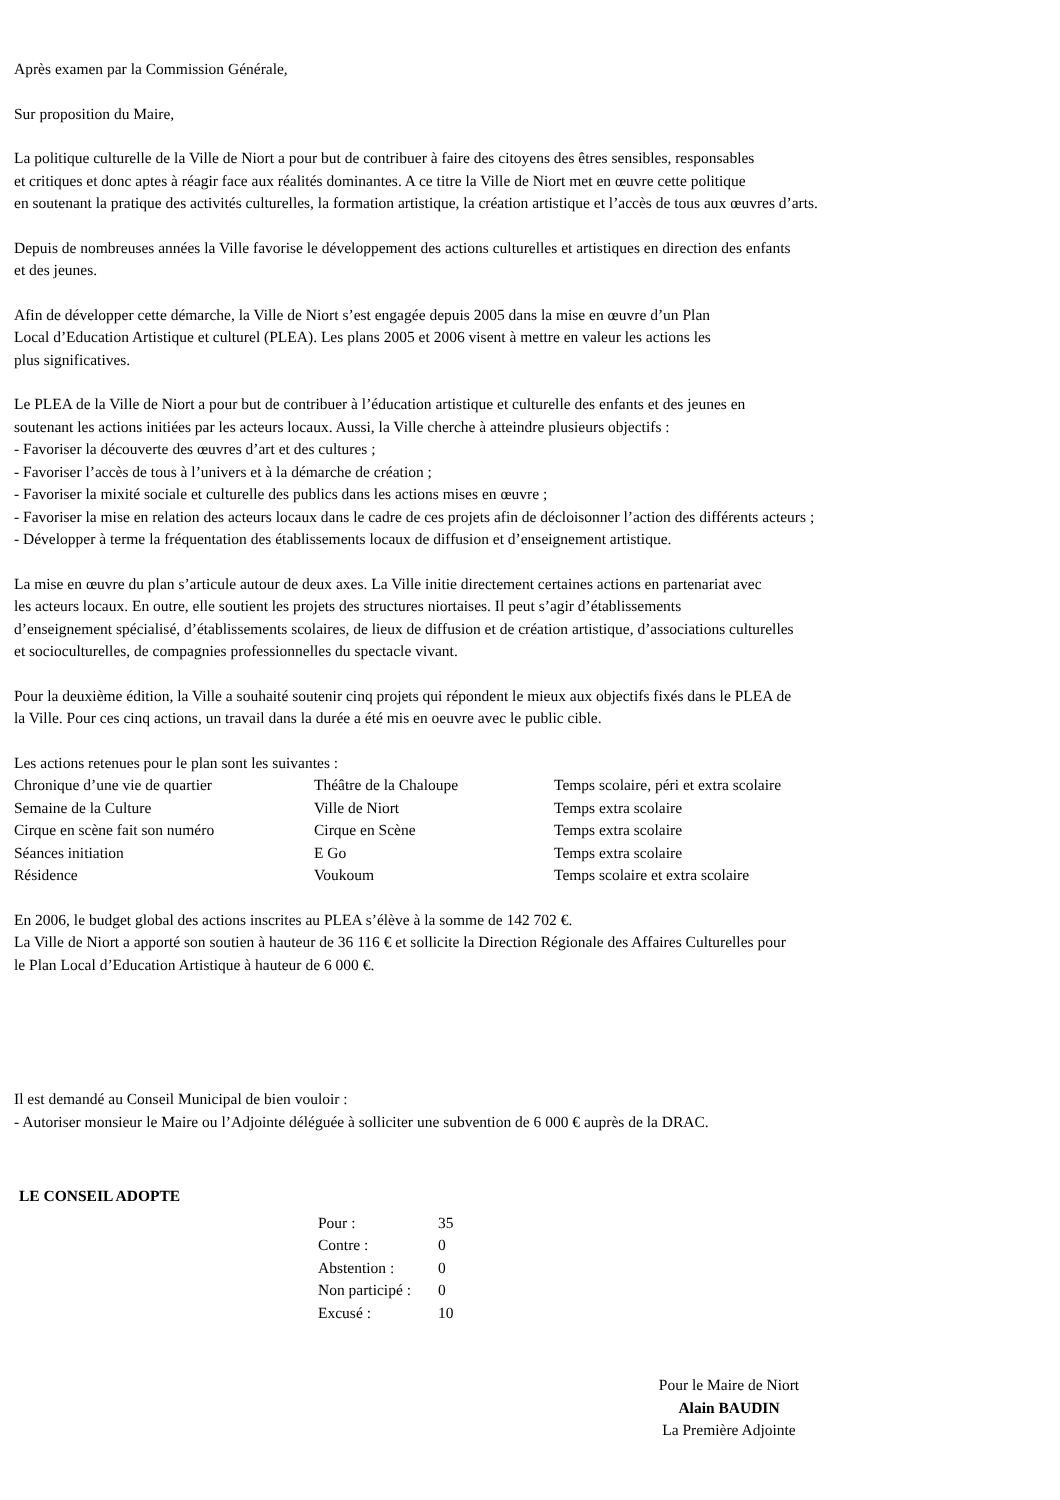Après examen par la Commission Générale,
Sur proposition du Maire,
La politique culturelle de la Ville de Niort a pour but de contribuer à faire des citoyens des êtres sensibles, responsables
et critiques et donc aptes à réagir face aux réalités dominantes. A ce titre la Ville de Niort met en œuvre cette politique
en soutenant la pratique des activités culturelles, la formation artistique, la création artistique et l’accès de tous aux œuvres d’arts.
Depuis de nombreuses années la Ville favorise le développement des actions culturelles et artistiques en direction des enfants
et des jeunes.
Afin de développer cette démarche, la Ville de Niort s’est engagée depuis 2005 dans la mise en œuvre d’un Plan
Local d’Education Artistique et culturel (PLEA). Les plans 2005 et 2006 visent à mettre en valeur les actions les
plus significatives.
Le PLEA de la Ville de Niort a pour but de contribuer à l’éducation artistique et culturelle des enfants et des jeunes en
soutenant les actions initiées par les acteurs locaux. Aussi, la Ville cherche à atteindre plusieurs objectifs :
- Favoriser la découverte des œuvres d’art et des cultures ;
- Favoriser l’accès de tous à l’univers et à la démarche de création ;
- Favoriser la mixité sociale et culturelle des publics dans les actions mises en œuvre ;
- Favoriser la mise en relation des acteurs locaux dans le cadre de ces projets afin de décloisonner l’action des différents acteurs ;
- Développer à terme la fréquentation des établissements locaux de diffusion et d’enseignement artistique.
La mise en œuvre du plan s’articule autour de deux axes. La Ville initie directement certaines actions en partenariat avec
les acteurs locaux. En outre, elle soutient les projets des structures niortaises. Il peut s’agir d’établissements
d’enseignement spécialisé, d’établissements scolaires, de lieux de diffusion et de création artistique, d’associations culturelles
et socioculturelles, de compagnies professionnelles du spectacle vivant.
Pour la deuxième édition, la Ville a souhaité soutenir cinq projets qui répondent le mieux aux objectifs fixés dans le PLEA de
la Ville. Pour ces cinq actions, un travail dans la durée a été mis en oeuvre avec le public cible.
Les actions retenues pour le plan sont les suivantes :
| Chronique d’une vie de quartier | Théâtre de la Chaloupe | Temps scolaire, péri et extra scolaire |
| Semaine de la Culture | Ville de Niort | Temps extra scolaire |
| Cirque en scène fait son numéro | Cirque en Scène | Temps extra scolaire |
| Séances initiation | E Go | Temps extra scolaire |
| Résidence | Voukoum | Temps scolaire et extra scolaire |
En 2006, le budget global des actions inscrites au PLEA s’élève à la somme de 142 702 €.
La Ville de Niort a apporté son soutien à hauteur de 36 116 € et sollicite la Direction Régionale des Affaires Culturelles pour
le Plan Local d’Education Artistique à hauteur de 6 000 €.
Il est demandé au Conseil Municipal de bien vouloir :
- Autoriser monsieur le Maire ou l’Adjointe déléguée à solliciter une subvention de 6 000 € auprès de la DRAC.
LE CONSEIL ADOPTE
| Pour : | 35 |
| Contre : | 0 |
| Abstention : | 0 |
| Non participé : | 0 |
| Excusé : | 10 |
Pour le Maire de Niort
Alain BAUDIN
La Première Adjointe